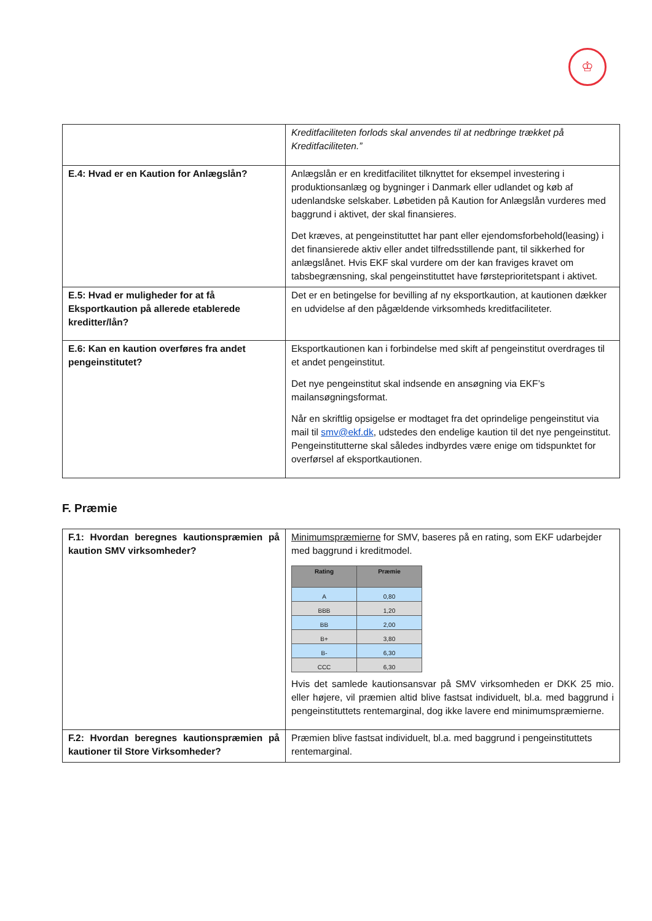♔
| | Kreditfaciliteten forlods skal anvendes til at nedbringe trækket på Kreditfaciliteten.” |
| E.4: Hvad er en Kaution for Anlægslån? | Anlægslån er en kreditfacilitet tilknyttet for eksempel investering i produktionsanlæg og bygninger i Danmark eller udlandet og køb af udenlandske selskaber. Løbetiden på Kaution for Anlægslån vurderes med baggrund i aktivet, der skal finansieres. Det kræves, at pengeinstituttet har pant eller ejendomsforbehold(leasing) i det finansierede aktiv eller andet tilfredsstillende pant, til sikkerhed for anlægslånet. Hvis EKF skal vurdere om der kan fraviges kravet om tabsbegrænsning, skal pengeinstituttet have førsteprioritetspant i aktivet. |
| E.5: Hvad er muligheder for at få Eksportkaution på allerede etablerede kreditter/lån? | Det er en betingelse for bevilling af ny eksportkaution, at kautionen dækker en udvidelse af den pågældende virksomheds kreditfaciliteter. |
| E.6: Kan en kaution overføres fra andet pengeinstitutet? | Eksportkautionen kan i forbindelse med skift af pengeinstitut overdrages til et andet pengeinstitut. Det nye pengeinstitut skal indsende en ansøgning via EKF’s mailansøgningsformat. Når en skriftlig opsigelse er modtaget fra det oprindelige pengeinstitut via mail til smv@ekf.dk , udstedes den endelige kaution til det nye pengeinstitut. Pengeinstitutterne skal således indbyrdes være enige om tidspunktet for overførsel af eksportkautionen. |
F. Præmie
| F.1: Hvordan beregnes kautionspræmien på kaution SMV virksomheder? | Minimumspræmierne for SMV, baseres på en rating, som EKF udarbejder med baggrund i kreditmodel. / Rating / Præmie / / --- / --- / / A / 0,80 / / BBB / 1,20 / / BB / 2,00 / / B+ / 3,80 / / B- / 6,30 / / CCC / 6,30 / Hvis det samlede kautionsansvar på SMV virksomheden er DKK 25 mio. eller højere, vil præmien altid blive fastsat individuelt, bl.a. med baggrund i pengeinstituttets rentemarginal, dog ikke lavere end minimumspræmierne. |
| F.2: Hvordan beregnes kautionspræmien på kautioner til Store Virksomheder? | Præmien blive fastsat individuelt, bl.a. med baggrund i pengeinstituttets rentemarginal. |